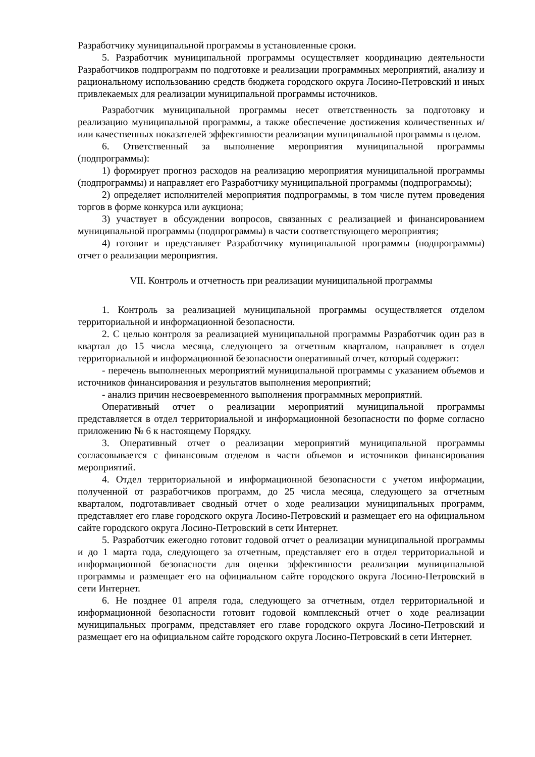Разработчику муниципальной программы в установленные сроки.
5. Разработчик муниципальной программы осуществляет координацию деятельности Разработчиков подпрограмм по подготовке и реализации программных мероприятий, анализу и рациональному использованию средств бюджета городского округа Лосино-Петровский и иных привлекаемых для реализации муниципальной программы источников.
Разработчик муниципальной программы несет ответственность за подготовку и реализацию муниципальной программы, а также обеспечение достижения количественных и/или качественных показателей эффективности реализации муниципальной программы в целом.
6. Ответственный за выполнение мероприятия муниципальной программы (подпрограммы):
1) формирует прогноз расходов на реализацию мероприятия муниципальной программы (подпрограммы) и направляет его Разработчику муниципальной программы (подпрограммы);
2) определяет исполнителей мероприятия подпрограммы, в том числе путем проведения торгов в форме конкурса или аукциона;
3) участвует в обсуждении вопросов, связанных с реализацией и финансированием муниципальной программы (подпрограммы) в части соответствующего мероприятия;
4) готовит и представляет Разработчику муниципальной программы (подпрограммы) отчет о реализации мероприятия.
VII. Контроль и отчетность при реализации муниципальной программы
1. Контроль за реализацией муниципальной программы осуществляется отделом территориальной и информационной безопасности.
2. С целью контроля за реализацией муниципальной программы Разработчик один раз в квартал до 15 числа месяца, следующего за отчетным кварталом, направляет в отдел территориальной и информационной безопасности оперативный отчет, который содержит:
- перечень выполненных мероприятий муниципальной программы с указанием объемов и источников финансирования и результатов выполнения мероприятий;
- анализ причин несвоевременного выполнения программных мероприятий.
Оперативный отчет о реализации мероприятий муниципальной программы представляется в отдел территориальной и информационной безопасности по форме согласно приложению № 6 к настоящему Порядку.
3. Оперативный отчет о реализации мероприятий муниципальной программы согласовывается с финансовым отделом в части объемов и источников финансирования мероприятий.
4. Отдел территориальной и информационной безопасности с учетом информации, полученной от разработчиков программ, до 25 числа месяца, следующего за отчетным кварталом, подготавливает сводный отчет о ходе реализации муниципальных программ, представляет его главе городского округа Лосино-Петровский и размещает его на официальном сайте городского округа Лосино-Петровский в сети Интернет.
5. Разработчик ежегодно готовит годовой отчет о реализации муниципальной программы и до 1 марта года, следующего за отчетным, представляет его в отдел территориальной и информационной безопасности для оценки эффективности реализации муниципальной программы и размещает его на официальном сайте городского округа Лосино-Петровский в сети Интернет.
6. Не позднее 01 апреля года, следующего за отчетным, отдел территориальной и информационной безопасности готовит годовой комплексный отчет о ходе реализации муниципальных программ, представляет его главе городского округа Лосино-Петровский и размещает его на официальном сайте городского округа Лосино-Петровский в сети Интернет.